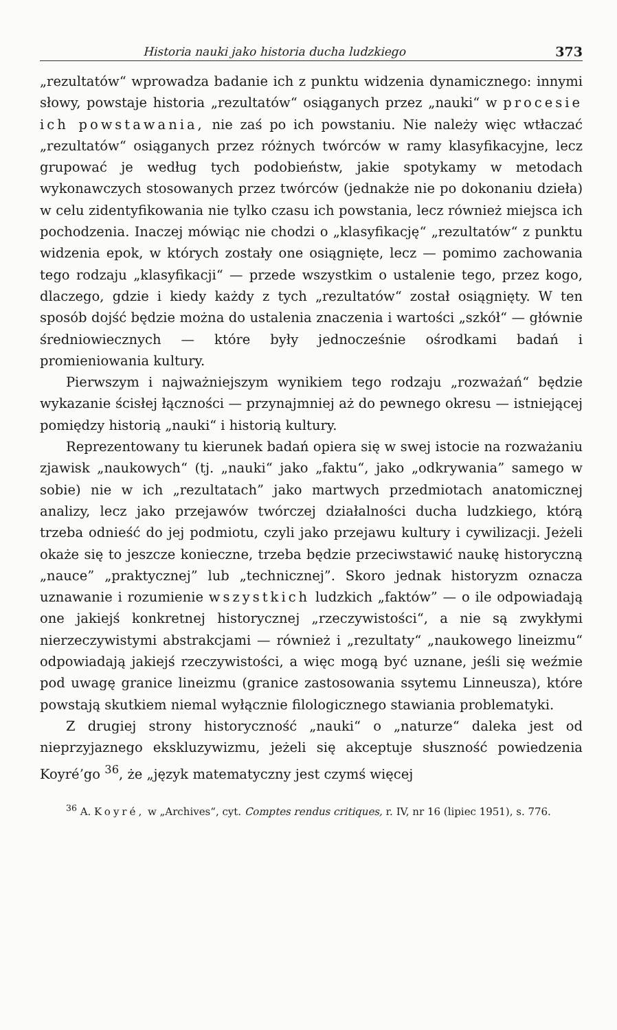Historia nauki jako historia ducha ludzkiego 373
„rezultatów“ wprowadza badanie ich z punktu widzenia dynamicznego: innymi słowy, powstaje historia „rezultatów“ osiąganych przez „nauki“ w procesie ich powstawania, nie zaś po ich powstaniu. Nie należy więc wtłaczać „rezultatów“ osiąganych przez różnych twórców w ramy klasyfikacyjne, lecz grupować je według tych podobieństw, jakie spotykamy w metodach wykonawczych stosowanych przez twórców (jednakże nie po dokonaniu dzieła) w celu zidentyfikowania nie tylko czasu ich powstania, lecz również miejsca ich pochodzenia. Inaczej mówiąc nie chodzi o „klasyfikację“ „rezultatów“ z punktu widzenia epok, w których zostały one osiągnięte, lecz — pomimo zachowania tego rodzaju „klasyfikacji“ — przede wszystkim o ustalenie tego, przez kogo, dlaczego, gdzie i kiedy każdy z tych „rezultatów“ został osiągnięty. W ten sposób dojść będzie można do ustalenia znaczenia i wartości „szkół“ — głównie średniowiecznych — które były jednocześnie ośrodkami badań i promieniowania kultury.
Pierwszym i najważniejszym wynikiem tego rodzaju „rozważań“ będzie wykazanie ścisłej łączności — przynajmniej aż do pewnego okresu — istniejącej pomiędzy historią „nauki“ i historią kultury.
Reprezentowany tu kierunek badań opiera się w swej istocie na rozważaniu zjawisk „naukowych“ (tj. „nauki“ jako „faktu“, jako „odkrywania” samego w sobie) nie w ich „rezultatach” jako martwych przedmiotach anatomicznej analizy, lecz jako przejawów twórczej działalności ducha ludzkiego, którą trzeba odnieść do jej podmiotu, czyli jako przejawu kultury i cywilizacji. Jeżeli okaże się to jeszcze konieczne, trzeba będzie przeciwstawić naukę historyczną „nauce” „praktycznej” lub „technicznej”. Skoro jednak historyzm oznacza uznawanie i rozumienie wszystkich ludzkich „faktów” — o ile odpowiadają one jakiejś konkretnej historycznej „rzeczywistości“, a nie są zwykłymi nierzeczywistymi abstrakcjami — również i „rezultaty“ „naukowego lineizmu“ odpowiadają jakiejś rzeczywistości, a więc mogą być uznane, jeśli się weźmie pod uwagę granice lineizmu (granice zastosowania ssytemu Linneusza), które powstają skutkiem niemal wyłącznie filologicznego stawiania problematyki.
Z drugiej strony historyczność „nauki“ o „naturze“ daleka jest od nieprzyjaznego ekskluzywizmu, jeżeli się akceptuje słuszność powiedzenia Koyré’go <sup>36</sup>, że „język matematyczny jest czymś więcej
<sup>36</sup> A. Koyré, w „Archives“, cyt. Comptes rendus critiques, r. IV, nr 16 (lipiec 1951), s. 776.